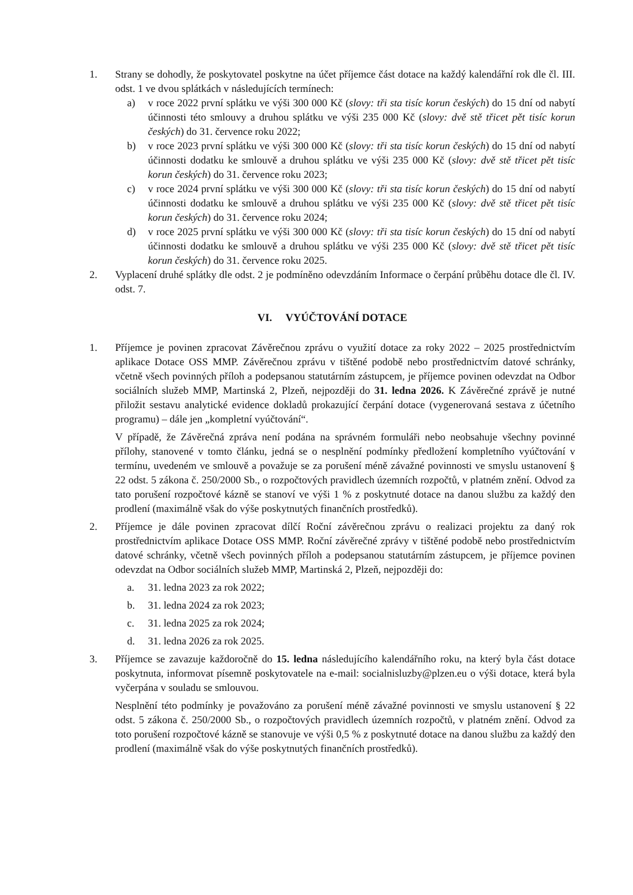1. Strany se dohodly, že poskytovatel poskytne na účet příjemce část dotace na každý kalendářní rok dle čl. III. odst. 1 ve dvou splátkách v následujících termínech:
a) v roce 2022 první splátku ve výši 300 000 Kč (slovy: tři sta tisíc korun českých) do 15 dní od nabytí účinnosti této smlouvy a druhou splátku ve výši 235 000 Kč (slovy: dvě stě třicet pět tisíc korun českých) do 31. července roku 2022;
b) v roce 2023 první splátku ve výši 300 000 Kč (slovy: tři sta tisíc korun českých) do 15 dní od nabytí účinnosti dodatku ke smlouvě a druhou splátku ve výši 235 000 Kč (slovy: dvě stě třicet pět tisíc korun českých) do 31. července roku 2023;
c) v roce 2024 první splátku ve výši 300 000 Kč (slovy: tři sta tisíc korun českých) do 15 dní od nabytí účinnosti dodatku ke smlouvě a druhou splátku ve výši 235 000 Kč (slovy: dvě stě třicet pět tisíc korun českých) do 31. července roku 2024;
d) v roce 2025 první splátku ve výši 300 000 Kč (slovy: tři sta tisíc korun českých) do 15 dní od nabytí účinnosti dodatku ke smlouvě a druhou splátku ve výši 235 000 Kč (slovy: dvě stě třicet pět tisíc korun českých) do 31. července roku 2025.
2. Vyplacení druhé splátky dle odst. 2 je podmíněno odevzdáním Informace o čerpání průběhu dotace dle čl. IV. odst. 7.
VI. VYÚČTOVÁNÍ DOTACE
1. Příjemce je povinen zpracovat Závěrečnou zprávu o využití dotace za roky 2022 – 2025 prostřednictvím aplikace Dotace OSS MMP. Závěrečnou zprávu v tištěné podobě nebo prostřednictvím datové schránky, včetně všech povinných příloh a podepsanou statutárním zástupcem, je příjemce povinen odevzdat na Odbor sociálních služeb MMP, Martinská 2, Plzeň, nejpozději do 31. ledna 2026. K Závěrečné zprávě je nutné přiložit sestavu analytické evidence dokladů prokazující čerpání dotace (vygenerovaná sestava z účetního programu) – dále jen „kompletní vyúčtování“.
V případě, že Závěrečná zpráva není podána na správném formuláři nebo neobsahuje všechny povinné přílohy, stanovené v tomto článku, jedná se o nesplnění podmínky předložení kompletního vyúčtování v termínu, uvedeném ve smlouvě a považuje se za porušení méně závažné povinnosti ve smyslu ustanovení § 22 odst. 5 zákona č. 250/2000 Sb., o rozpočtových pravidlech územních rozpočtů, v platném znění. Odvod za tato porušení rozpočtové kázně se stanoví ve výši 1 % z poskytnuté dotace na danou službu za každý den prodlení (maximálně však do výše poskytnutých finančních prostředků).
2. Příjemce je dále povinen zpracovat dílčí Roční závěrečnou zprávu o realizaci projektu za daný rok prostřednictvím aplikace Dotace OSS MMP. Roční závěrečné zprávy v tištěné podobě nebo prostřednictvím datové schránky, včetně všech povinných příloh a podepsanou statutárním zástupcem, je příjemce povinen odevzdat na Odbor sociálních služeb MMP, Martinská 2, Plzeň, nejpozději do:
a. 31. ledna 2023 za rok 2022;
b. 31. ledna 2024 za rok 2023;
c. 31. ledna 2025 za rok 2024;
d. 31. ledna 2026 za rok 2025.
3. Příjemce se zavazuje každoročně do 15. ledna následujícího kalendářního roku, na který byla část dotace poskytnuta, informovat písemně poskytovatele na e-mail: socialnisluzby@plzen.eu o výši dotace, která byla vyčerpána v souladu se smlouvou.
Nesplnění této podmínky je považováno za porušení méně závažné povinnosti ve smyslu ustanovení § 22 odst. 5 zákona č. 250/2000 Sb., o rozpočtových pravidlech územních rozpočtů, v platném znění. Odvod za toto porušení rozpočtové kázně se stanovuje ve výši 0,5 % z poskytnuté dotace na danou službu za každý den prodlení (maximálně však do výše poskytnutých finančních prostředků).